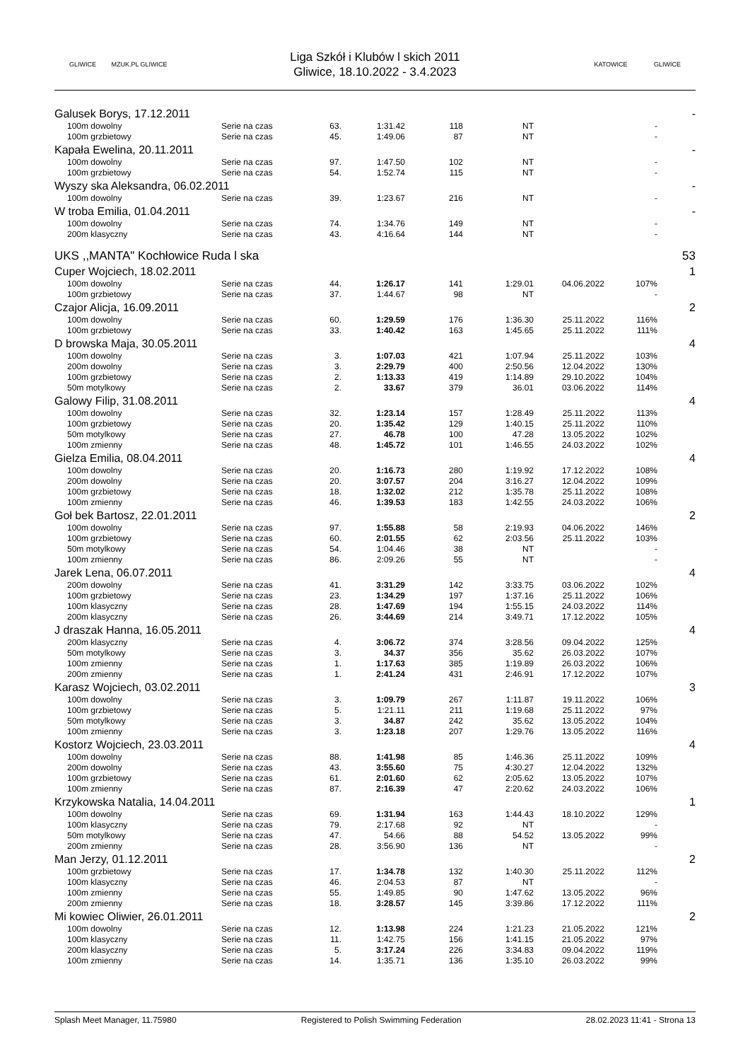GLIWICE
MZUK.PL GLIWICE
Liga Szkół i Klubów l skich 2011
Gliwice, 18.10.2022 - 3.4.2023
KATOWICE GLIWICE
| Galusek Borys, 17.12.2011 | | | | | | | | | - |
| | 100m dowolny | Serie na czas | 63. | 1:31.42 | 118 | NT | | - | |
| | 100m grzbietowy | Serie na czas | 45. | 1:49.06 | 87 | NT | | - | |
| Kapała Ewelina, 20.11.2011 | | | | | | | | | - |
| | 100m dowolny | Serie na czas | 97. | 1:47.50 | 102 | NT | | - | |
| | 100m grzbietowy | Serie na czas | 54. | 1:52.74 | 115 | NT | | - | |
| Wyszy ska Aleksandra, 06.02.2011 | | | | | | | | | - |
| | 100m dowolny | Serie na czas | 39. | 1:23.67 | 216 | NT | | - | |
| W troba Emilia, 01.04.2011 | | | | | | | | | - |
| | 100m dowolny | Serie na czas | 74. | 1:34.76 | 149 | NT | | - | |
| | 200m klasyczny | Serie na czas | 43. | 4:16.64 | 144 | NT | | - | |
| UKS ,,MANTA" Kochłowice Ruda l ska | | | | | | | | | 53 |
| Cuper Wojciech, 18.02.2011 | | | | | | | | | 1 |
| | 100m dowolny | Serie na czas | 44. | 1:26.17 | 141 | 1:29.01 | 04.06.2022 | 107% | |
| | 100m grzbietowy | Serie na czas | 37. | 1:44.67 | 98 | NT | | - | |
| Czajor Alicja, 16.09.2011 | | | | | | | | | 2 |
| | 100m dowolny | Serie na czas | 60. | 1:29.59 | 176 | 1:36.30 | 25.11.2022 | 116% | |
| | 100m grzbietowy | Serie na czas | 33. | 1:40.42 | 163 | 1:45.65 | 25.11.2022 | 111% | |
| D browska Maja, 30.05.2011 | | | | | | | | | 4 |
| | 100m dowolny | Serie na czas | 3. | 1:07.03 | 421 | 1:07.94 | 25.11.2022 | 103% | |
| | 200m dowolny | Serie na czas | 3. | 2:29.79 | 400 | 2:50.56 | 12.04.2022 | 130% | |
| | 100m grzbietowy | Serie na czas | 2. | 1:13.33 | 419 | 1:14.89 | 29.10.2022 | 104% | |
| | 50m motylkowy | Serie na czas | 2. | 33.67 | 379 | 36.01 | 03.06.2022 | 114% | |
| Galowy Filip, 31.08.2011 | | | | | | | | | 4 |
| | 100m dowolny | Serie na czas | 32. | 1:23.14 | 157 | 1:28.49 | 25.11.2022 | 113% | |
| | 100m grzbietowy | Serie na czas | 20. | 1:35.42 | 129 | 1:40.15 | 25.11.2022 | 110% | |
| | 50m motylkowy | Serie na czas | 27. | 46.78 | 100 | 47.28 | 13.05.2022 | 102% | |
| | 100m zmienny | Serie na czas | 48. | 1:45.72 | 101 | 1:46.55 | 24.03.2022 | 102% | |
| Gielza Emilia, 08.04.2011 | | | | | | | | | 4 |
| | 100m dowolny | Serie na czas | 20. | 1:16.73 | 280 | 1:19.92 | 17.12.2022 | 108% | |
| | 200m dowolny | Serie na czas | 20. | 3:07.57 | 204 | 3:16.27 | 12.04.2022 | 109% | |
| | 100m grzbietowy | Serie na czas | 18. | 1:32.02 | 212 | 1:35.78 | 25.11.2022 | 108% | |
| | 100m zmienny | Serie na czas | 46. | 1:39.53 | 183 | 1:42.55 | 24.03.2022 | 106% | |
| Goł bek Bartosz, 22.01.2011 | | | | | | | | | 2 |
| | 100m dowolny | Serie na czas | 97. | 1:55.88 | 58 | 2:19.93 | 04.06.2022 | 146% | |
| | 100m grzbietowy | Serie na czas | 60. | 2:01.55 | 62 | 2:03.56 | 25.11.2022 | 103% | |
| | 50m motylkowy | Serie na czas | 54. | 1:04.46 | 38 | NT | | - | |
| | 100m zmienny | Serie na czas | 86. | 2:09.26 | 55 | NT | | - | |
| Jarek Lena, 06.07.2011 | | | | | | | | | 4 |
| | 200m dowolny | Serie na czas | 41. | 3:31.29 | 142 | 3:33.75 | 03.06.2022 | 102% | |
| | 100m grzbietowy | Serie na czas | 23. | 1:34.29 | 197 | 1:37.16 | 25.11.2022 | 106% | |
| | 100m klasyczny | Serie na czas | 28. | 1:47.69 | 194 | 1:55.15 | 24.03.2022 | 114% | |
| | 200m klasyczny | Serie na czas | 26. | 3:44.69 | 214 | 3:49.71 | 17.12.2022 | 105% | |
| J draszak Hanna, 16.05.2011 | | | | | | | | | 4 |
| | 200m klasyczny | Serie na czas | 4. | 3:06.72 | 374 | 3:28.56 | 09.04.2022 | 125% | |
| | 50m motylkowy | Serie na czas | 3. | 34.37 | 356 | 35.62 | 26.03.2022 | 107% | |
| | 100m zmienny | Serie na czas | 1. | 1:17.63 | 385 | 1:19.89 | 26.03.2022 | 106% | |
| | 200m zmienny | Serie na czas | 1. | 2:41.24 | 431 | 2:46.91 | 17.12.2022 | 107% | |
| Karasz Wojciech, 03.02.2011 | | | | | | | | | 3 |
| | 100m dowolny | Serie na czas | 3. | 1:09.79 | 267 | 1:11.87 | 19.11.2022 | 106% | |
| | 100m grzbietowy | Serie na czas | 5. | 1:21.11 | 211 | 1:19.68 | 25.11.2022 | 97% | |
| | 50m motylkowy | Serie na czas | 3. | 34.87 | 242 | 35.62 | 13.05.2022 | 104% | |
| | 100m zmienny | Serie na czas | 3. | 1:23.18 | 207 | 1:29.76 | 13.05.2022 | 116% | |
| Kostorz Wojciech, 23.03.2011 | | | | | | | | | 4 |
| | 100m dowolny | Serie na czas | 88. | 1:41.98 | 85 | 1:46.36 | 25.11.2022 | 109% | |
| | 200m dowolny | Serie na czas | 43. | 3:55.60 | 75 | 4:30.27 | 12.04.2022 | 132% | |
| | 100m grzbietowy | Serie na czas | 61. | 2:01.60 | 62 | 2:05.62 | 13.05.2022 | 107% | |
| | 100m zmienny | Serie na czas | 87. | 2:16.39 | 47 | 2:20.62 | 24.03.2022 | 106% | |
| Krzykowska Natalia, 14.04.2011 | | | | | | | | | 1 |
| | 100m dowolny | Serie na czas | 69. | 1:31.94 | 163 | 1:44.43 | 18.10.2022 | 129% | |
| | 100m klasyczny | Serie na czas | 79. | 2:17.68 | 92 | NT | | - | |
| | 50m motylkowy | Serie na czas | 47. | 54.66 | 88 | 54.52 | 13.05.2022 | 99% | |
| | 200m zmienny | Serie na czas | 28. | 3:56.90 | 136 | NT | | - | |
| Man Jerzy, 01.12.2011 | | | | | | | | | 2 |
| | 100m grzbietowy | Serie na czas | 17. | 1:34.78 | 132 | 1:40.30 | 25.11.2022 | 112% | |
| | 100m klasyczny | Serie na czas | 46. | 2:04.53 | 87 | NT | | - | |
| | 100m zmienny | Serie na czas | 55. | 1:49.85 | 90 | 1:47.62 | 13.05.2022 | 96% | |
| | 200m zmienny | Serie na czas | 18. | 3:28.57 | 145 | 3:39.86 | 17.12.2022 | 111% | |
| Mi kowiec Oliwier, 26.01.2011 | | | | | | | | | 2 |
| | 100m dowolny | Serie na czas | 12. | 1:13.98 | 224 | 1:21.23 | 21.05.2022 | 121% | |
| | 100m klasyczny | Serie na czas | 11. | 1:42.75 | 156 | 1:41.15 | 21.05.2022 | 97% | |
| | 200m klasyczny | Serie na czas | 5. | 3:17.24 | 226 | 3:34.83 | 09.04.2022 | 119% | |
| | 100m zmienny | Serie na czas | 14. | 1:35.71 | 136 | 1:35.10 | 26.03.2022 | 99% | |
Splash Meet Manager, 11.75980 Registered to Polish Swimming Federation 28.02.2023 11:41 - Strona 13